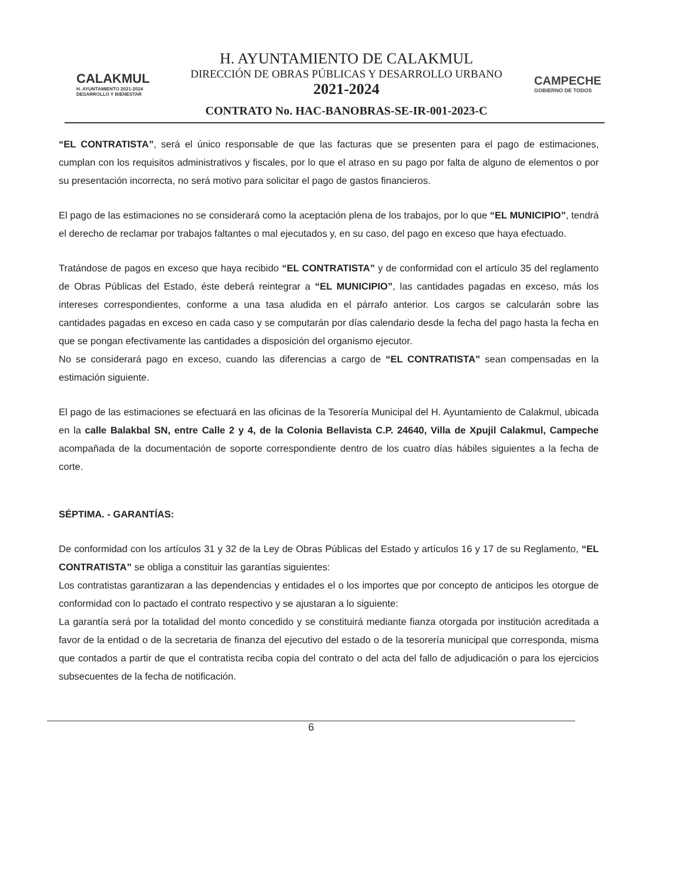CALAKMUL
H. AYUNTAMIENTO 2021-2024
DESARROLLO Y BIENESTAR
H. AYUNTAMIENTO DE CALAKMUL
DIRECCIÓN DE OBRAS PÚBLICAS Y DESARROLLO URBANO
2021-2024
CONTRATO No. HAC-BANOBRAS-SE-IR-001-2023-C
CAMPECHE
GOBIERNO DE TODOS
“EL CONTRATISTA”, será el único responsable de que las facturas que se presenten para el pago de estimaciones, cumplan con los requisitos administrativos y fiscales, por lo que el atraso en su pago por falta de alguno de elementos o por su presentación incorrecta, no será motivo para solicitar el pago de gastos financieros.
El pago de las estimaciones no se considerará como la aceptación plena de los trabajos, por lo que “EL MUNICIPIO”, tendrá el derecho de reclamar por trabajos faltantes o mal ejecutados y, en su caso, del pago en exceso que haya efectuado.
Tratándose de pagos en exceso que haya recibido “EL CONTRATISTA” y de conformidad con el artículo 35 del reglamento de Obras Públicas del Estado, éste deberá reintegrar a “EL MUNICIPIO”, las cantidades pagadas en exceso, más los intereses correspondientes, conforme a una tasa aludida en el párrafo anterior. Los cargos se calcularán sobre las cantidades pagadas en exceso en cada caso y se computarán por días calendario desde la fecha del pago hasta la fecha en que se pongan efectivamente las cantidades a disposición del organismo ejecutor.
No se considerará pago en exceso, cuando las diferencias a cargo de “EL CONTRATISTA” sean compensadas en la estimación siguiente.
El pago de las estimaciones se efectuará en las oficinas de la Tesorería Municipal del H. Ayuntamiento de Calakmul, ubicada en la calle Balakbal SN, entre Calle 2 y 4, de la Colonia Bellavista C.P. 24640, Villa de Xpujil Calakmul, Campeche acompañada de la documentación de soporte correspondiente dentro de los cuatro días hábiles siguientes a la fecha de corte.
SÉPTIMA. - GARANTÍAS:
De conformidad con los artículos 31 y 32 de la Ley de Obras Públicas del Estado y artículos 16 y 17 de su Reglamento, “EL CONTRATISTA” se obliga a constituir las garantías siguientes:
Los contratistas garantizaran a las dependencias y entidades el o los importes que por concepto de anticipos les otorgue de conformidad con lo pactado el contrato respectivo y se ajustaran a lo siguiente:
La garantía será por la totalidad del monto concedido y se constituirá mediante fianza otorgada por institución acreditada a favor de la entidad o de la secretaria de finanza del ejecutivo del estado o de la tesorería municipal que corresponda, misma que contados a partir de que el contratista reciba copia del contrato o del acta del fallo de adjudicación o para los ejercicios subsecuentes de la fecha de notificación.
6